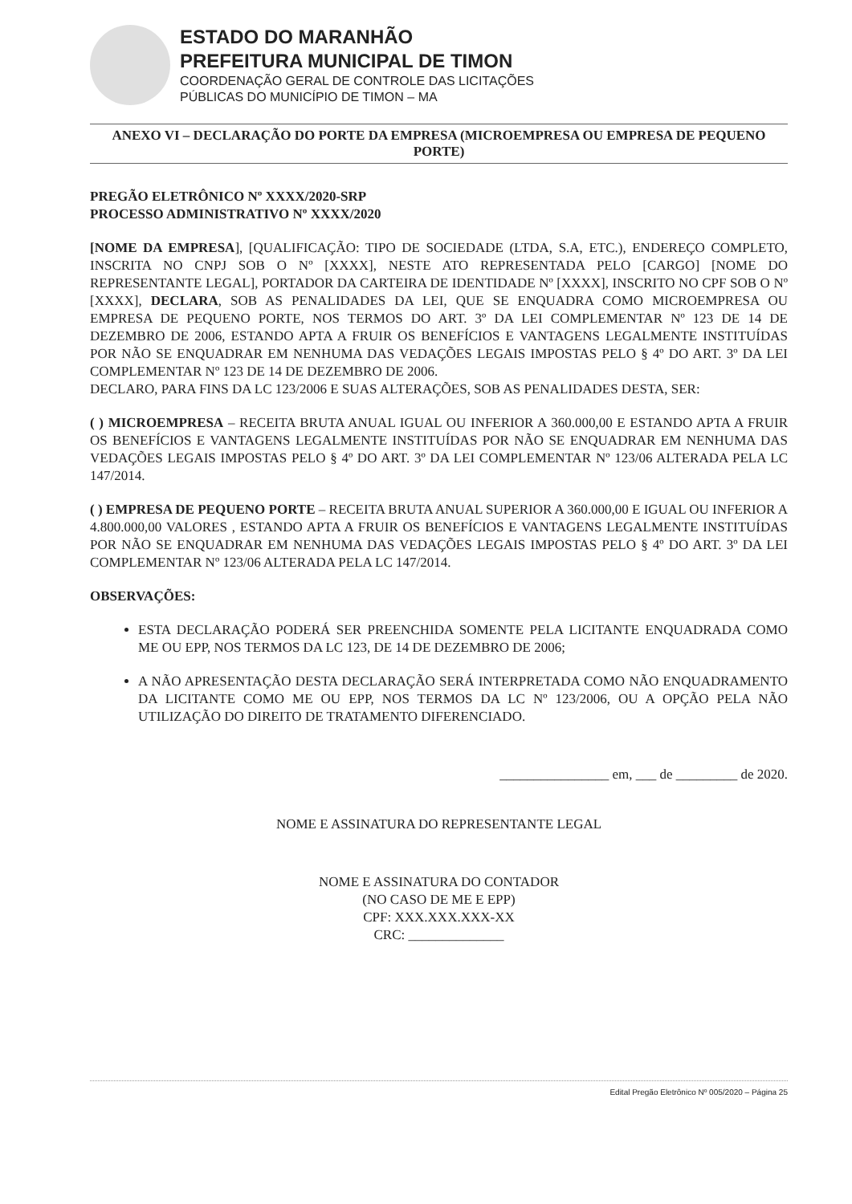ESTADO DO MARANHÃO
PREFEITURA MUNICIPAL DE TIMON
COORDENAÇÃO GERAL DE CONTROLE DAS LICITAÇÕES
PÚBLICAS DO MUNICÍPIO DE TIMON – MA
ANEXO VI – DECLARAÇÃO DO PORTE DA EMPRESA (MICROEMPRESA OU EMPRESA DE PEQUENO PORTE)
PREGÃO ELETRÔNICO Nº XXXX/2020-SRP
PROCESSO ADMINISTRATIVO Nº XXXX/2020
[NOME DA EMPRESA], [QUALIFICAÇÃO: TIPO DE SOCIEDADE (LTDA, S.A, ETC.), ENDEREÇO COMPLETO, INSCRITA NO CNPJ SOB O Nº [XXXX], NESTE ATO REPRESENTADA PELO [CARGO] [NOME DO REPRESENTANTE LEGAL], PORTADOR DA CARTEIRA DE IDENTIDADE Nº [XXXX], INSCRITO NO CPF SOB O Nº [XXXX], DECLARA, SOB AS PENALIDADES DA LEI, QUE SE ENQUADRA COMO MICROEMPRESA OU EMPRESA DE PEQUENO PORTE, NOS TERMOS DO ART. 3º DA LEI COMPLEMENTAR Nº 123 DE 14 DE DEZEMBRO DE 2006, ESTANDO APTA A FRUIR OS BENEFÍCIOS E VANTAGENS LEGALMENTE INSTITUÍDAS POR NÃO SE ENQUADRAR EM NENHUMA DAS VEDAÇÕES LEGAIS IMPOSTAS PELO § 4º DO ART. 3º DA LEI COMPLEMENTAR Nº 123 DE 14 DE DEZEMBRO DE 2006.
DECLARO, PARA FINS DA LC 123/2006 E SUAS ALTERAÇÕES, SOB AS PENALIDADES DESTA, SER:
( ) MICROEMPRESA – RECEITA BRUTA ANUAL IGUAL OU INFERIOR A 360.000,00 E ESTANDO APTA A FRUIR OS BENEFÍCIOS E VANTAGENS LEGALMENTE INSTITUÍDAS POR NÃO SE ENQUADRAR EM NENHUMA DAS VEDAÇÕES LEGAIS IMPOSTAS PELO § 4º DO ART. 3º DA LEI COMPLEMENTAR Nº 123/06 ALTERADA PELA LC 147/2014.
( ) EMPRESA DE PEQUENO PORTE – RECEITA BRUTA ANUAL SUPERIOR A 360.000,00 E IGUAL OU INFERIOR A 4.800.000,00 VALORES , ESTANDO APTA A FRUIR OS BENEFÍCIOS E VANTAGENS LEGALMENTE INSTITUÍDAS POR NÃO SE ENQUADRAR EM NENHUMA DAS VEDAÇÕES LEGAIS IMPOSTAS PELO § 4º DO ART. 3º DA LEI COMPLEMENTAR Nº 123/06 ALTERADA PELA LC 147/2014.
OBSERVAÇÕES:
ESTA DECLARAÇÃO PODERÁ SER PREENCHIDA SOMENTE PELA LICITANTE ENQUADRADA COMO ME OU EPP, NOS TERMOS DA LC 123, DE 14 DE DEZEMBRO DE 2006;
A NÃO APRESENTAÇÃO DESTA DECLARAÇÃO SERÁ INTERPRETADA COMO NÃO ENQUADRAMENTO DA LICITANTE COMO ME OU EPP, NOS TERMOS DA LC Nº 123/2006, OU A OPÇÃO PELA NÃO UTILIZAÇÃO DO DIREITO DE TRATAMENTO DIFERENCIADO.
________________ em, ___ de _________ de 2020.
NOME E ASSINATURA DO REPRESENTANTE LEGAL
NOME E ASSINATURA DO CONTADOR
(NO CASO DE ME E EPP)
CPF: XXX.XXX.XXX-XX
CRC: ______________
Edital Pregão Eletrônico Nº 005/2020 – Página 25